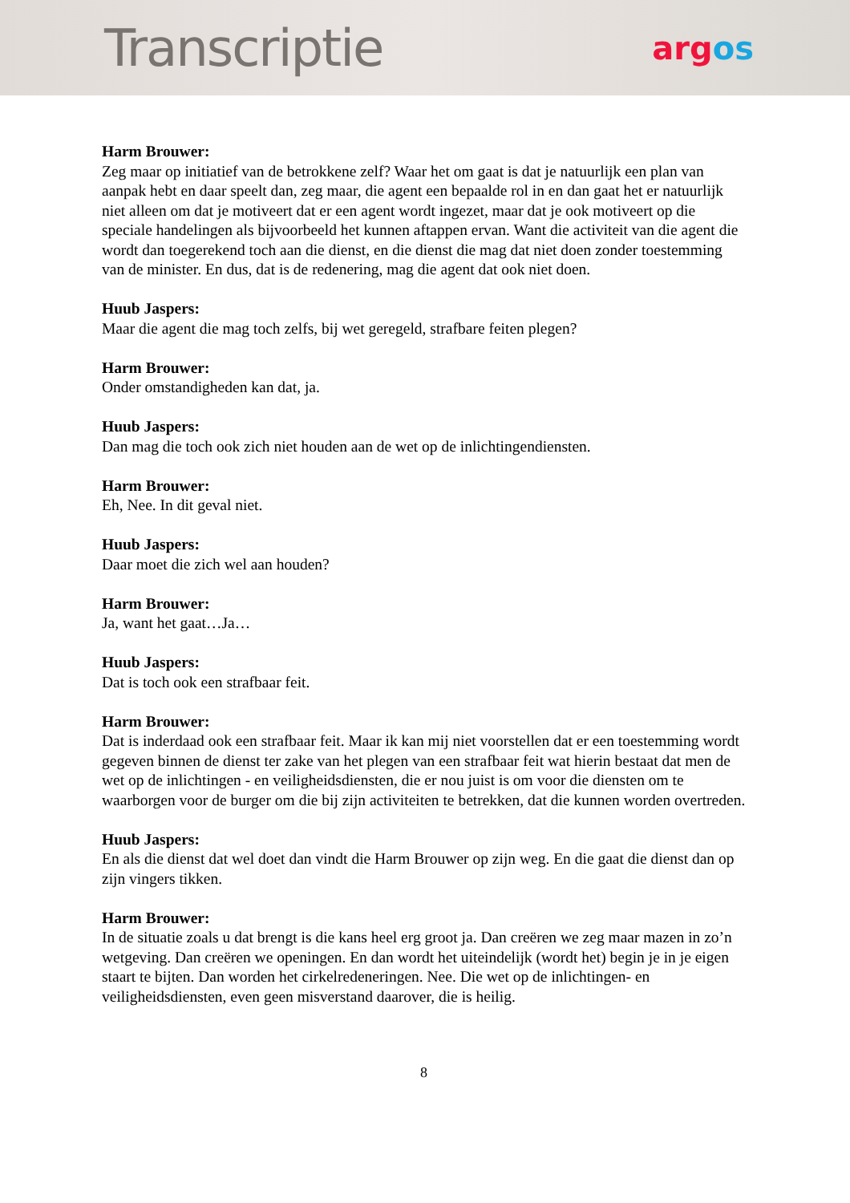Transcriptie
argos
Harm Brouwer:
Zeg maar op initiatief van de betrokkene zelf? Waar het om gaat is dat je natuurlijk een plan van aanpak hebt en daar speelt dan, zeg maar, die agent een bepaalde rol in en dan gaat het er natuurlijk niet alleen om dat je motiveert dat er een agent wordt ingezet, maar dat je ook motiveert op die speciale handelingen als bijvoorbeeld het kunnen aftappen ervan. Want die activiteit van die agent die wordt dan toegerekend toch aan die dienst, en die dienst die mag dat niet doen zonder toestemming van de minister. En dus, dat is de redenering, mag die agent dat ook niet doen.
Huub Jaspers:
Maar die agent die mag toch zelfs, bij wet geregeld, strafbare feiten plegen?
Harm Brouwer:
Onder omstandigheden kan dat, ja.
Huub Jaspers:
Dan mag die toch ook zich niet houden aan de wet op de inlichtingendiensten.
Harm Brouwer:
Eh, Nee. In dit geval niet.
Huub Jaspers:
Daar moet die zich wel aan houden?
Harm Brouwer:
Ja, want het gaat…Ja…
Huub Jaspers:
Dat is toch ook een strafbaar feit.
Harm Brouwer:
Dat is inderdaad ook een strafbaar feit. Maar ik kan mij niet voorstellen dat er een toestemming wordt gegeven binnen de dienst ter zake van het plegen van een strafbaar feit wat hierin bestaat dat men de wet op de inlichtingen - en veiligheidsdiensten, die er nou juist is om voor die diensten om te waarborgen voor de burger om die bij zijn activiteiten te betrekken, dat die kunnen worden overtreden.
Huub Jaspers:
En als die dienst dat wel doet dan vindt die Harm Brouwer op zijn weg. En die gaat die dienst dan op zijn vingers tikken.
Harm Brouwer:
In de situatie zoals u dat brengt is die kans heel erg groot ja. Dan creëren we zeg maar mazen in zo’n wetgeving. Dan creëren we openingen. En dan wordt het uiteindelijk (wordt het) begin je in je eigen staart te bijten. Dan worden het cirkelredeneringen. Nee. Die wet op de inlichtingen- en veiligheidsdiensten, even geen misverstand daarover, die is heilig.
8